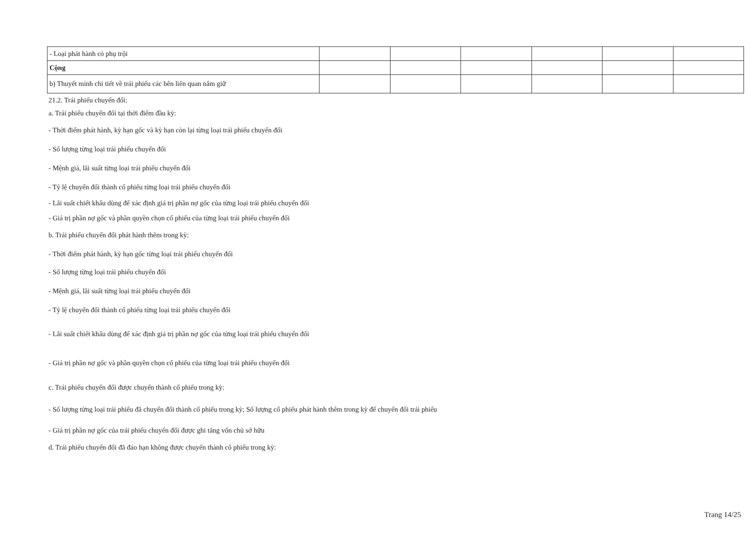| - Loại phát hành có phụ trội | | | | | | |
| Cộng | | | | | | |
| b) Thuyết minh chi tiết về trái phiếu các bên liên quan nắm giữ | | | | | | |
21.2. Trái phiếu chuyển đổi:
a. Trái phiếu chuyển đổi tại thời điểm đầu kỳ:
- Thời điểm phát hành, kỳ hạn gốc và kỳ hạn còn lại từng loại trái phiếu chuyển đổi
- Số lượng từng loại trái phiếu chuyển đổi
- Mệnh giá, lãi suất từng loại trái phiếu chuyển đổi
- Tỷ lệ chuyển đổi thành cổ phiếu từng loại trái phiếu chuyển đổi
- Lãi suất chiết khấu dùng để xác định giá trị phần nợ gốc của từng loại trái phiếu chuyển đổi
- Giá trị phần nợ gốc và phần quyền chọn cổ phiếu của từng loại trái phiếu chuyển đổi
b. Trái phiếu chuyển đổi phát hành thêm trong kỳ:
- Thời điểm phát hành, kỳ hạn gốc từng loại trái phiếu chuyển đổi
- Số lượng từng loại trái phiếu chuyển đổi
- Mệnh giá, lãi suất từng loại trái phiếu chuyển đổi
- Tỷ lệ chuyển đổi thành cổ phiếu từng loại trái phiếu chuyển đổi
- Lãi suất chiết khấu dùng để xác định giá trị phần nợ gốc của từng loại trái phiếu chuyển đổi
- Giá trị phần nợ gốc và phần quyền chọn cổ phiếu của từng loại trái phiếu chuyển đổi
c. Trái phiếu chuyển đổi được chuyển thành cổ phiếu trong kỳ:
- Số lượng từng loại trái phiếu đã chuyển đổi thành cổ phiếu trong kỳ; Số lượng cổ phiếu phát hành thêm trong kỳ để chuyển đổi trái phiếu
- Giá trị phần nợ gốc của trái phiếu chuyển đổi được ghi tăng vốn chủ sở hữu
d. Trái phiếu chuyển đổi đã đáo hạn không được chuyển thành cổ phiếu trong kỳ:
Trang 14/25